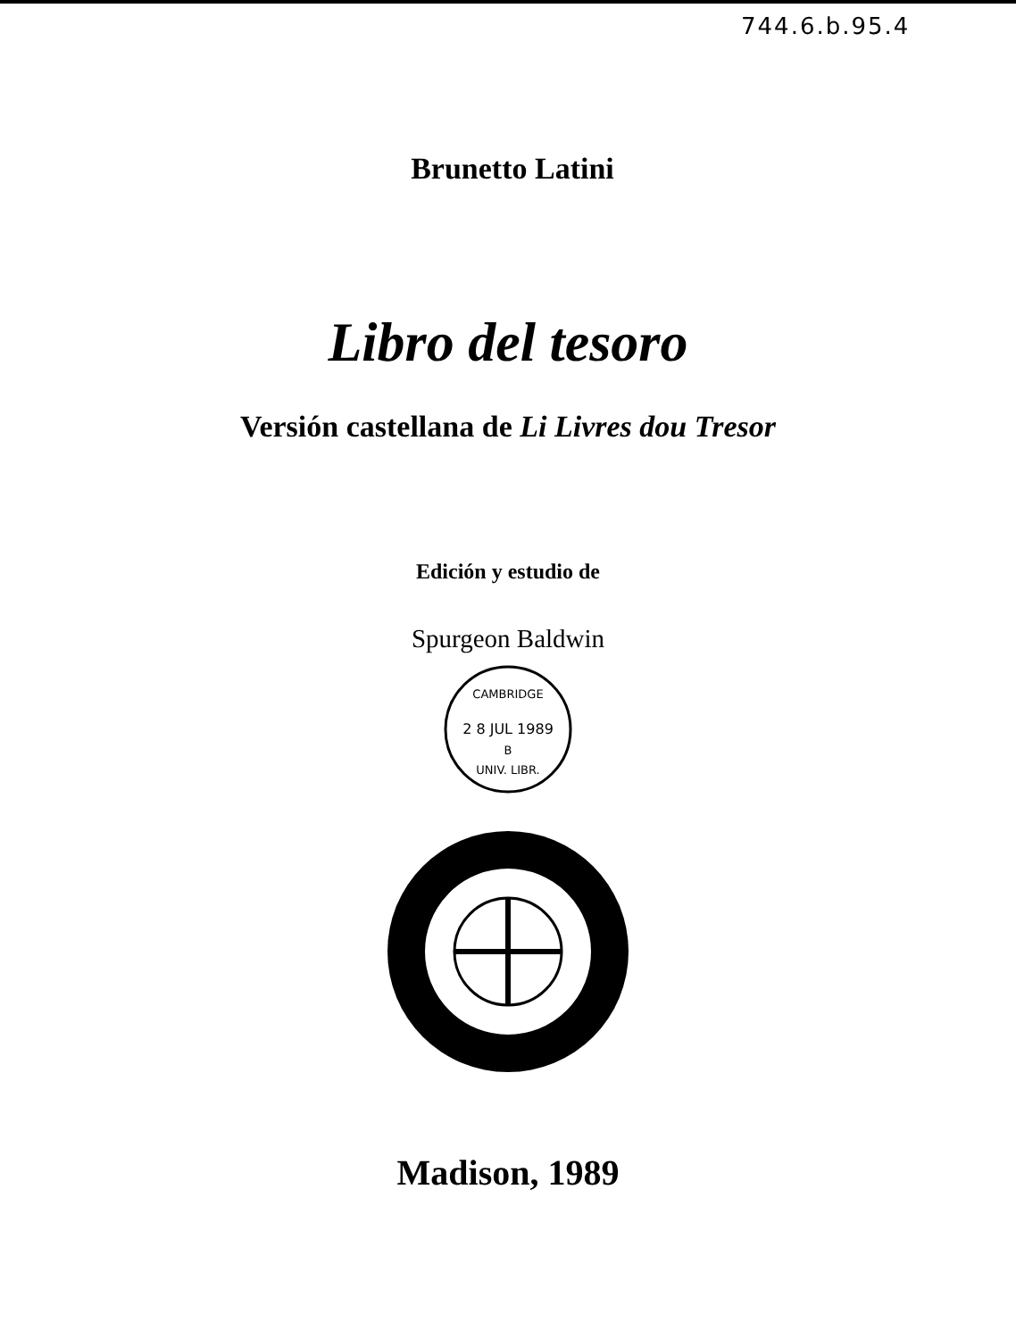744.6.b.95.4
Brunetto Latini
Libro del tesoro
Versión castellana de Li Livres dou Tresor
Edición y estudio de
Spurgeon Baldwin
CAMBRIDGE
2 8 JUL 1989
B
UNIV. LIBR.
Madison, 1989